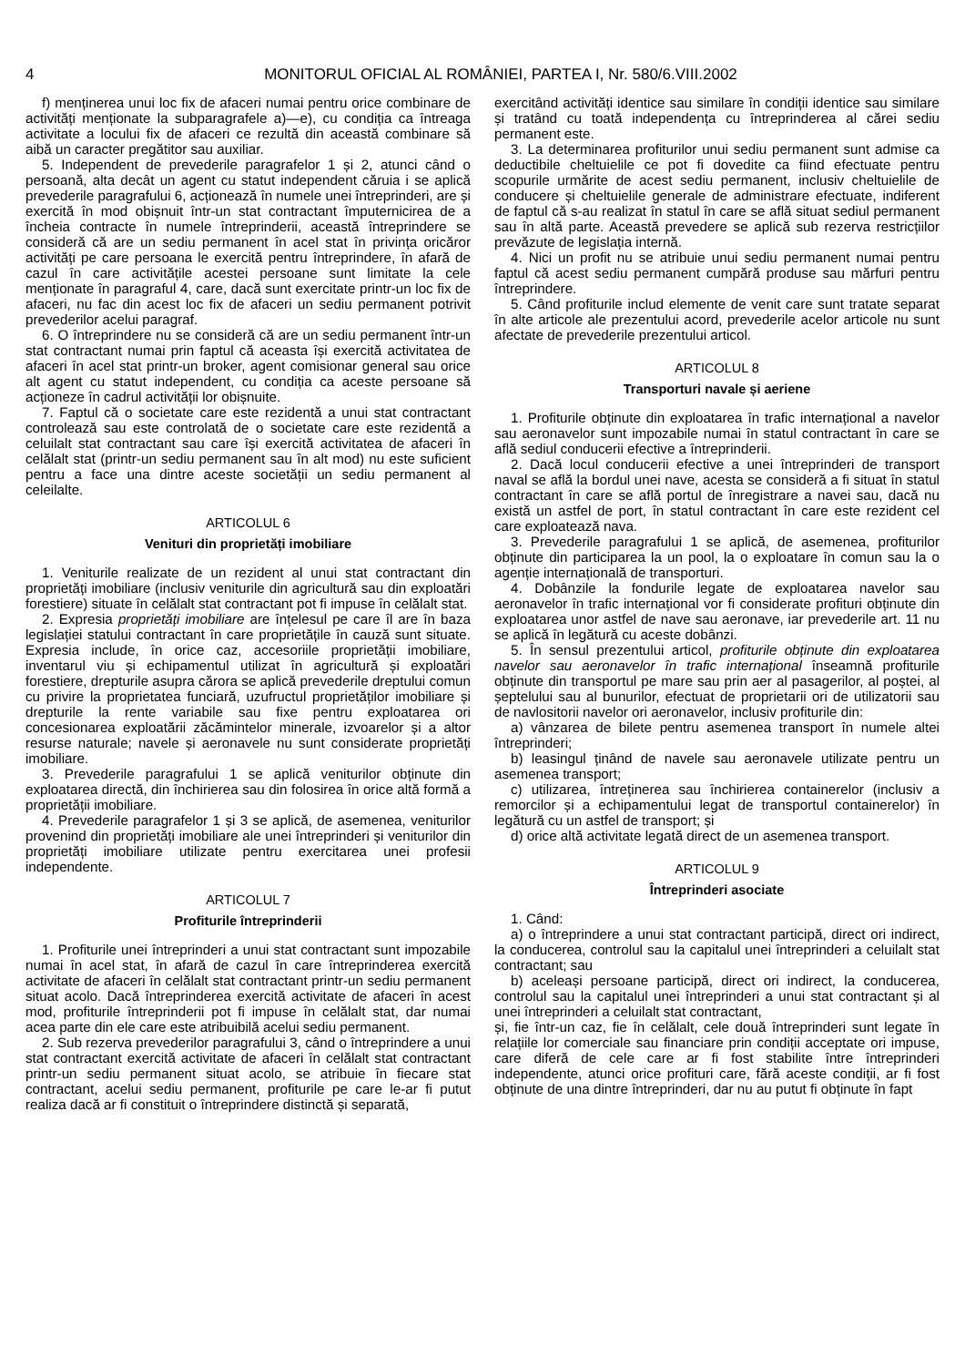4 MONITORUL OFICIAL AL ROMÂNIEI, PARTEA I, Nr. 580/6.VIII.2002
f) menținerea unui loc fix de afaceri numai pentru orice combinare de activități menționate la subparagrafele a)—e), cu condiția ca întreaga activitate a locului fix de afaceri ce rezultă din această combinare să aibă un caracter pregătitor sau auxiliar.
5. Independent de prevederile paragrafelor 1 și 2, atunci când o persoană, alta decât un agent cu statut independent căruia i se aplică prevederile paragrafului 6, acționează în numele unei întreprinderi, are și exercită în mod obișnuit într-un stat contractant împuternicirea de a încheia contracte în numele întreprinderii, această întreprindere se consideră că are un sediu permanent în acel stat în privința oricăror activități pe care persoana le exercită pentru întreprindere, în afară de cazul în care activitățile acestei persoane sunt limitate la cele menționate în paragraful 4, care, dacă sunt exercitate printr-un loc fix de afaceri, nu fac din acest loc fix de afaceri un sediu permanent potrivit prevederilor acelui paragraf.
6. O întreprindere nu se consideră că are un sediu permanent într-un stat contractant numai prin faptul că aceasta își exercită activitatea de afaceri în acel stat printr-un broker, agent comisionar general sau orice alt agent cu statut independent, cu condiția ca aceste persoane să acționeze în cadrul activității lor obișnuite.
7. Faptul că o societate care este rezidentă a unui stat contractant controlează sau este controlată de o societate care este rezidentă a celuilalt stat contractant sau care își exercită activitatea de afaceri în celălalt stat (printr-un sediu permanent sau în alt mod) nu este suficient pentru a face una dintre aceste societății un sediu permanent al celeilalte.
ARTICOLUL 6
Venituri din proprietăți imobiliare
1. Veniturile realizate de un rezident al unui stat contractant din proprietăți imobiliare (inclusiv veniturile din agricultură sau din exploatări forestiere) situate în celălalt stat contractant pot fi impuse în celălalt stat.
2. Expresia proprietăți imobiliare are înțelesul pe care îl are în baza legislației statului contractant în care proprietățile în cauză sunt situate. Expresia include, în orice caz, accesoriile proprietății imobiliare, inventarul viu și echipamentul utilizat în agricultură și exploatări forestiere, drepturile asupra cărora se aplică prevederile dreptului comun cu privire la proprietatea funciară, uzufructul proprietăților imobiliare și drepturile la rente variabile sau fixe pentru exploatarea ori concesionarea exploatării zăcămintelor minerale, izvoarelor și a altor resurse naturale; navele și aeronavele nu sunt considerate proprietăți imobiliare.
3. Prevederile paragrafului 1 se aplică veniturilor obținute din exploatarea directă, din închirierea sau din folosirea în orice altă formă a proprietății imobiliare.
4. Prevederile paragrafelor 1 și 3 se aplică, de asemenea, veniturilor provenind din proprietăți imobiliare ale unei întreprinderi și veniturilor din proprietăți imobiliare utilizate pentru exercitarea unei profesii independente.
ARTICOLUL 7
Profiturile întreprinderii
1. Profiturile unei întreprinderi a unui stat contractant sunt impozabile numai în acel stat, în afară de cazul în care întreprinderea exercită activitate de afaceri în celălalt stat contractant printr-un sediu permanent situat acolo. Dacă întreprinderea exercită activitate de afaceri în acest mod, profiturile întreprinderii pot fi impuse în celălalt stat, dar numai acea parte din ele care este atribuibilă acelui sediu permanent.
2. Sub rezerva prevederilor paragrafului 3, când o întreprindere a unui stat contractant exercită activitate de afaceri în celălalt stat contractant printr-un sediu permanent situat acolo, se atribuie în fiecare stat contractant, acelui sediu permanent, profiturile pe care le-ar fi putut realiza dacă ar fi constituit o întreprindere distinctă și separată,
exercitând activități identice sau similare în condiții identice sau similare și tratând cu toată independența cu întreprinderea al cărei sediu permanent este.
3. La determinarea profiturilor unui sediu permanent sunt admise ca deductibile cheltuielile ce pot fi dovedite ca fiind efectuate pentru scopurile urmărite de acest sediu permanent, inclusiv cheltuielile de conducere și cheltuielile generale de administrare efectuate, indiferent de faptul că s-au realizat în statul în care se află situat sediul permanent sau în altă parte. Această prevedere se aplică sub rezerva restricțiilor prevăzute de legislația internă.
4. Nici un profit nu se atribuie unui sediu permanent numai pentru faptul că acest sediu permanent cumpără produse sau mărfuri pentru întreprindere.
5. Când profiturile includ elemente de venit care sunt tratate separat în alte articole ale prezentului acord, prevederile acelor articole nu sunt afectate de prevederile prezentului articol.
ARTICOLUL 8
Transporturi navale și aeriene
1. Profiturile obținute din exploatarea în trafic internațional a navelor sau aeronavelor sunt impozabile numai în statul contractant în care se află sediul conducerii efective a întreprinderii.
2. Dacă locul conducerii efective a unei întreprinderi de transport naval se află la bordul unei nave, acesta se consideră a fi situat în statul contractant în care se află portul de înregistrare a navei sau, dacă nu există un astfel de port, în statul contractant în care este rezident cel care exploatează nava.
3. Prevederile paragrafului 1 se aplică, de asemenea, profiturilor obținute din participarea la un pool, la o exploatare în comun sau la o agenție internațională de transporturi.
4. Dobânzile la fondurile legate de exploatarea navelor sau aeronavelor în trafic internațional vor fi considerate profituri obținute din exploatarea unor astfel de nave sau aeronave, iar prevederile art. 11 nu se aplică în legătură cu aceste dobânzi.
5. În sensul prezentului articol, profiturile obținute din exploatarea navelor sau aeronavelor în trafic internațional înseamnă profiturile obținute din transportul pe mare sau prin aer al pasagerilor, al poștei, al șeptelului sau al bunurilor, efectuat de proprietarii ori de utilizatorii sau de navlositorii navelor ori aeronavelor, inclusiv profiturile din:
a) vânzarea de bilete pentru asemenea transport în numele altei întreprinderi;
b) leasingul ținând de navele sau aeronavele utilizate pentru un asemenea transport;
c) utilizarea, întreținerea sau închirierea containerelor (inclusiv a remorcilor și a echipamentului legat de transportul containerelor) în legătură cu un astfel de transport; și
d) orice altă activitate legată direct de un asemenea transport.
ARTICOLUL 9
Întreprinderi asociate
1. Când:
a) o întreprindere a unui stat contractant participă, direct ori indirect, la conducerea, controlul sau la capitalul unei întreprinderi a celuilalt stat contractant; sau
b) aceleași persoane participă, direct ori indirect, la conducerea, controlul sau la capitalul unei întreprinderi a unui stat contractant și al unei întreprinderi a celuilalt stat contractant,
și, fie într-un caz, fie în celălalt, cele două întreprinderi sunt legate în relațiile lor comerciale sau financiare prin condiții acceptate ori impuse, care diferă de cele care ar fi fost stabilite între întreprinderi independente, atunci orice profituri care, fără aceste condiții, ar fi fost obținute de una dintre întreprinderi, dar nu au putut fi obținute în fapt